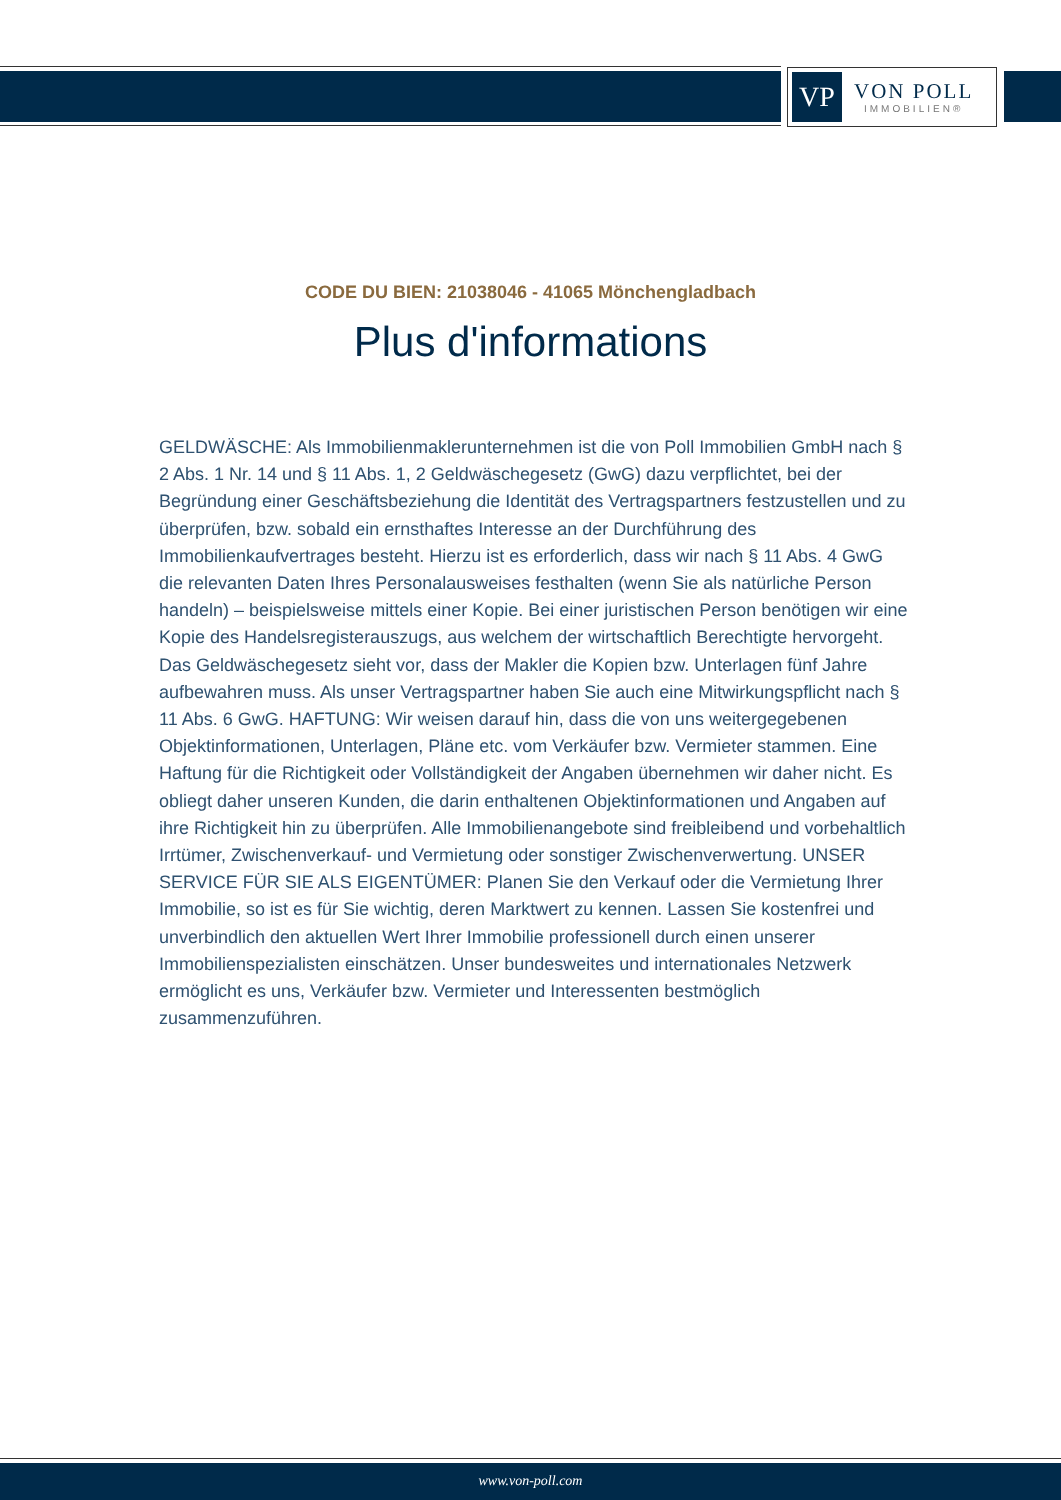VP
VON POLL
IMMOBILIEN®
CODE DU BIEN: 21038046 - 41065 Mönchengladbach
Plus d'informations
GELDWÄSCHE: Als Immobilienmaklerunternehmen ist die von Poll Immobilien GmbH nach § 2 Abs. 1 Nr. 14 und § 11 Abs. 1, 2 Geldwäschegesetz (GwG) dazu verpflichtet, bei der Begründung einer Geschäftsbeziehung die Identität des Vertragspartners festzustellen und zu überprüfen, bzw. sobald ein ernsthaftes Interesse an der Durchführung des Immobilienkaufvertrages besteht. Hierzu ist es erforderlich, dass wir nach § 11 Abs. 4 GwG die relevanten Daten Ihres Personalausweises festhalten (wenn Sie als natürliche Person handeln) – beispielsweise mittels einer Kopie. Bei einer juristischen Person benötigen wir eine Kopie des Handelsregisterauszugs, aus welchem der wirtschaftlich Berechtigte hervorgeht. Das Geldwäschegesetz sieht vor, dass der Makler die Kopien bzw. Unterlagen fünf Jahre aufbewahren muss. Als unser Vertragspartner haben Sie auch eine Mitwirkungspflicht nach § 11 Abs. 6 GwG. HAFTUNG: Wir weisen darauf hin, dass die von uns weitergegebenen Objektinformationen, Unterlagen, Pläne etc. vom Verkäufer bzw. Vermieter stammen. Eine Haftung für die Richtigkeit oder Vollständigkeit der Angaben übernehmen wir daher nicht. Es obliegt daher unseren Kunden, die darin enthaltenen Objektinformationen und Angaben auf ihre Richtigkeit hin zu überprüfen. Alle Immobilienangebote sind freibleibend und vorbehaltlich Irrtümer, Zwischenverkauf- und Vermietung oder sonstiger Zwischenverwertung. UNSER SERVICE FÜR SIE ALS EIGENTÜMER: Planen Sie den Verkauf oder die Vermietung Ihrer Immobilie, so ist es für Sie wichtig, deren Marktwert zu kennen. Lassen Sie kostenfrei und unverbindlich den aktuellen Wert Ihrer Immobilie professionell durch einen unserer Immobilienspezialisten einschätzen. Unser bundesweites und internationales Netzwerk ermöglicht es uns, Verkäufer bzw. Vermieter und Interessenten bestmöglich zusammenzuführen.
www.von-poll.com